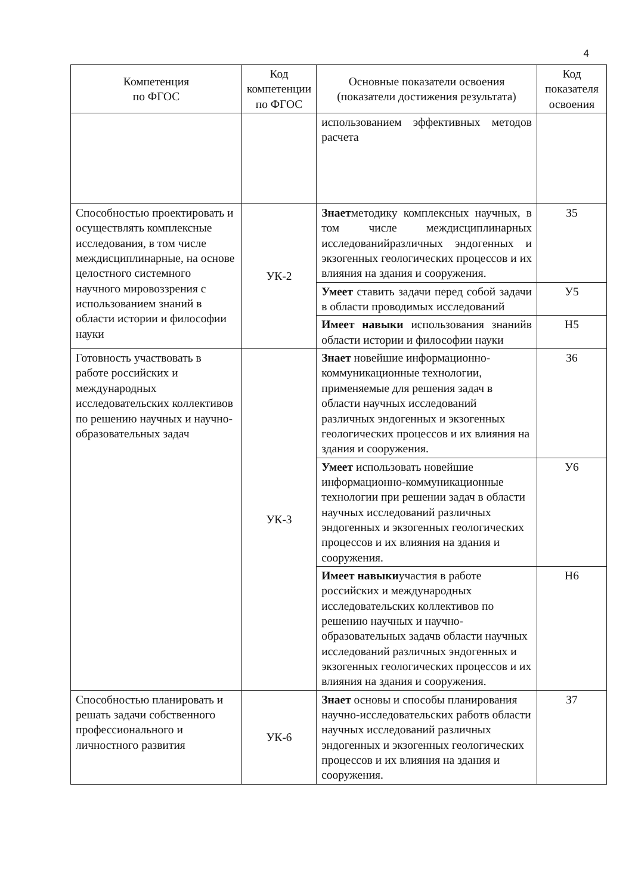4
| Компетенция по ФГОС | Код компетенции по ФГОС | Основные показатели освоения (показатели достижения результата) | Код показателя освоения |
| --- | --- | --- | --- |
| | | использованием эффективных методов расчета | |
| Способностью проектировать и осуществлять комплексные исследования, в том числе междисциплинарные, на основе целостного системного научного мировоззрения с использованием знаний в области истории и философии науки | УК-2 | Знает методику комплексных научных, в том числе междисциплинарных исследованийразличных эндогенных и экзогенных геологических процессов и их влияния на здания и сооружения. | З5 |
| | | Умеет ставить задачи перед собой задачи в области проводимых исследований | У5 |
| | | Имеет навыки использования знанийв области истории и философии науки | Н5 |
| Готовность участвовать в работе российских и международных исследовательских коллективов по решению научных и научно-образовательных задач | УК-3 | Знает новейшие информационно-коммуникационные технологии, применяемые для решения задач в области научных исследований различных эндогенных и экзогенных геологических процессов и их влияния на здания и сооружения. | З6 |
| | | Умеет использовать новейшие информационно-коммуникационные технологии при решении задач в области научных исследований различных эндогенных и экзогенных геологических процессов и их влияния на здания и сооружения. | У6 |
| | | Имеет навыки участия в работе российских и международных исследовательских коллективов по решению научных и научно-образовательных задачв области научных исследований различных эндогенных и экзогенных геологических процессов и их влияния на здания и сооружения. | Н6 |
| Способностью планировать и решать задачи собственного профессионального и личностного развития | УК-6 | Знает основы и способы планирования научно-исследовательских работв области научных исследований различных эндогенных и экзогенных геологических процессов и их влияния на здания и сооружения. | З7 |